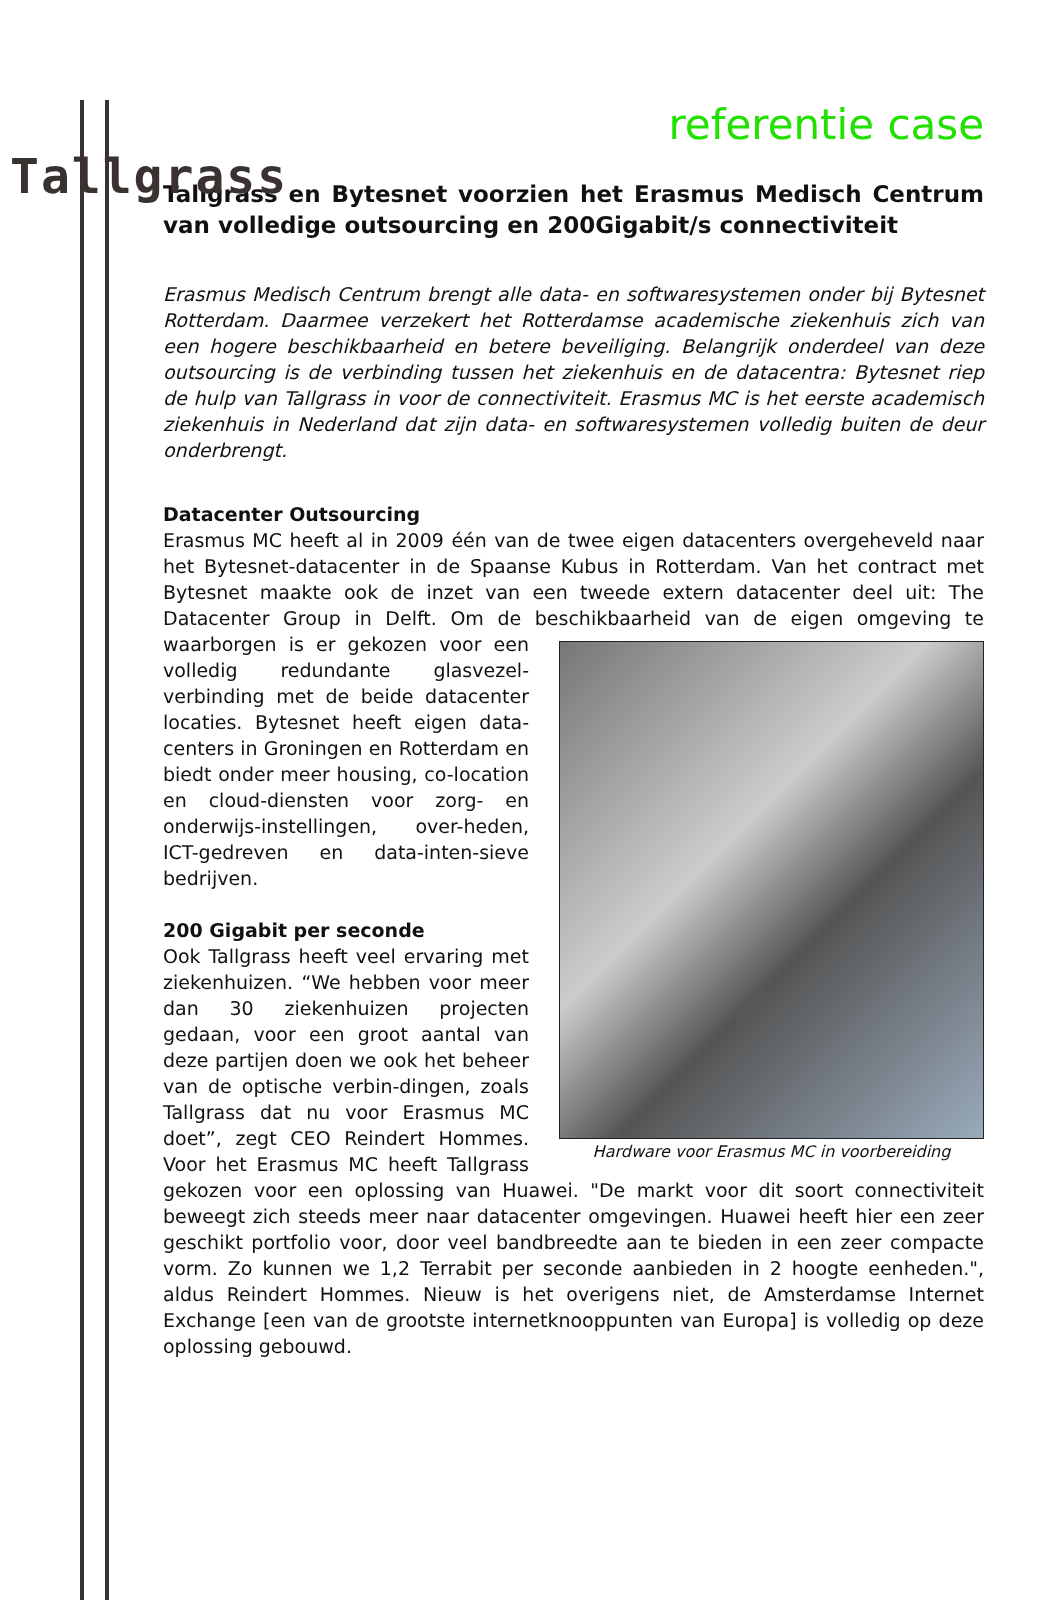Tallgrass
referentie case
Tallgrass en Bytesnet voorzien het Erasmus Medisch Centrum van volledige outsourcing en 200Gigabit/s connectiviteit
Erasmus Medisch Centrum brengt alle data- en softwaresystemen onder bij Bytesnet Rotterdam. Daarmee verzekert het Rotterdamse academische ziekenhuis zich van een hogere beschikbaarheid en betere beveiliging. Belangrijk onderdeel van deze outsourcing is de verbinding tussen het ziekenhuis en de datacentra: Bytesnet riep de hulp van Tallgrass in voor de connectiviteit. Erasmus MC is het eerste academisch ziekenhuis in Nederland dat zijn data- en softwaresystemen volledig buiten de deur onderbrengt.
Datacenter Outsourcing
Erasmus MC heeft al in 2009 één van de twee eigen datacenters overgeheveld naar het Bytesnet-datacenter in de Spaanse Kubus in Rotterdam. Van het contract met Bytesnet maakte ook de inzet van een tweede extern datacenter deel uit: The Datacenter Group in Delft. Om de beschikbaarheid van de eigen omgeving te Hardware voor Erasmus MC in voorbereiding waarborgen is er gekozen voor een volledig redundante glasvezel-verbinding met de beide datacenter locaties. Bytesnet heeft eigen data-centers in Groningen en Rotterdam en biedt onder meer housing, co-location en cloud-diensten voor zorg- en onderwijs-instellingen, over-heden, ICT-gedreven en data-inten-sieve bedrijven.
200 Gigabit per seconde
Ook Tallgrass heeft veel ervaring met ziekenhuizen. “We hebben voor meer dan 30 ziekenhuizen projecten gedaan, voor een groot aantal van deze partijen doen we ook het beheer van de optische verbin-dingen, zoals Tallgrass dat nu voor Erasmus MC doet”, zegt CEO Reindert Hommes. Voor het Erasmus MC heeft Tallgrass gekozen voor een oplossing van Huawei. "De markt voor dit soort connectiviteit beweegt zich steeds meer naar datacenter omgevingen. Huawei heeft hier een zeer geschikt portfolio voor, door veel bandbreedte aan te bieden in een zeer compacte vorm. Zo kunnen we 1,2 Terrabit per seconde aanbieden in 2 hoogte eenheden.", aldus Reindert Hommes. Nieuw is het overigens niet, de Amsterdamse Internet Exchange [een van de grootste internetknooppunten van Europa] is volledig op deze oplossing gebouwd.